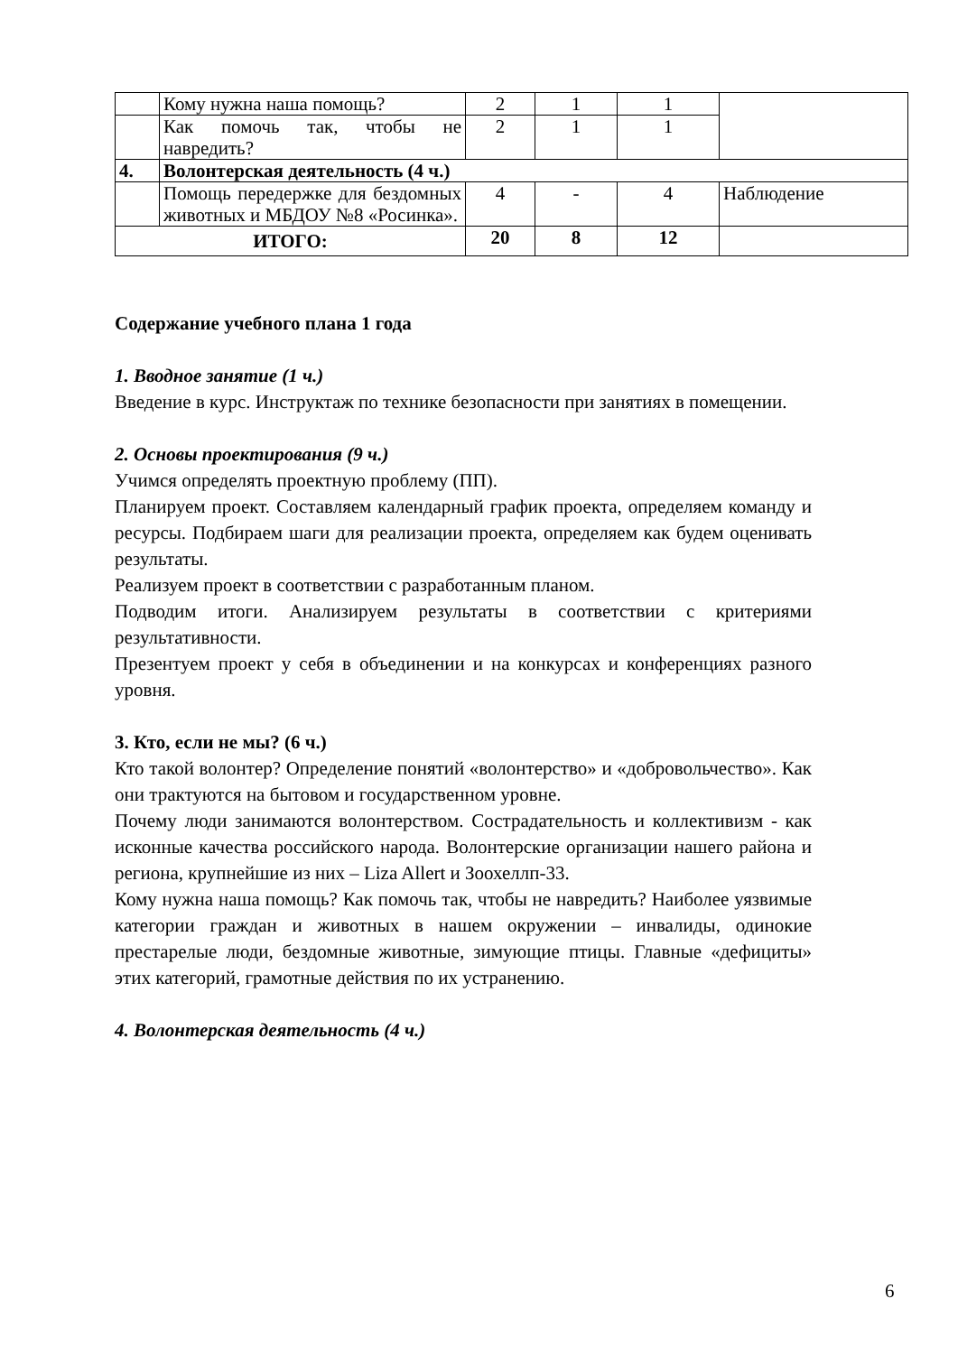| | Кому нужна наша помощь? | 2 | 1 | 1 | |
| | Как помочь так, чтобы не навредить? | 2 | 1 | 1 | |
| 4. | Волонтерская деятельность (4 ч.) | | | | |
| | Помощь передержке для бездомных животных и МБДОУ №8 «Росинка». | 4 | - | 4 | Наблюдение |
| ИТОГО: | | 20 | 8 | 12 | |
Содержание учебного плана 1 года
1. Вводное занятие (1 ч.)
Введение в курс. Инструктаж по технике безопасности при занятиях в помещении.
2. Основы проектирования (9 ч.)
Учимся определять проектную проблему (ПП).
Планируем проект. Составляем календарный график проекта, определяем команду и ресурсы. Подбираем шаги для реализации проекта, определяем как будем оценивать результаты.
Реализуем проект в соответствии с разработанным планом.
Подводим итоги. Анализируем результаты в соответствии с критериями результативности.
Презентуем проект у себя в объединении и на конкурсах и конференциях разного уровня.
3. Кто, если не мы? (6 ч.)
Кто такой волонтер? Определение понятий «волонтерство» и «добровольчество». Как они трактуются на бытовом и государственном уровне.
Почему люди занимаются волонтерством. Сострадательность и коллективизм - как исконные качества российского народа. Волонтерские организации нашего района и региона, крупнейшие из них – Liza Allert и Зоохеллп-33.
Кому нужна наша помощь? Как помочь так, чтобы не навредить? Наиболее уязвимые категории граждан и животных в нашем окружении – инвалиды, одинокие престарелые люди, бездомные животные, зимующие птицы. Главные «дефициты» этих категорий, грамотные действия по их устранению.
4. Волонтерская деятельность (4 ч.)
6